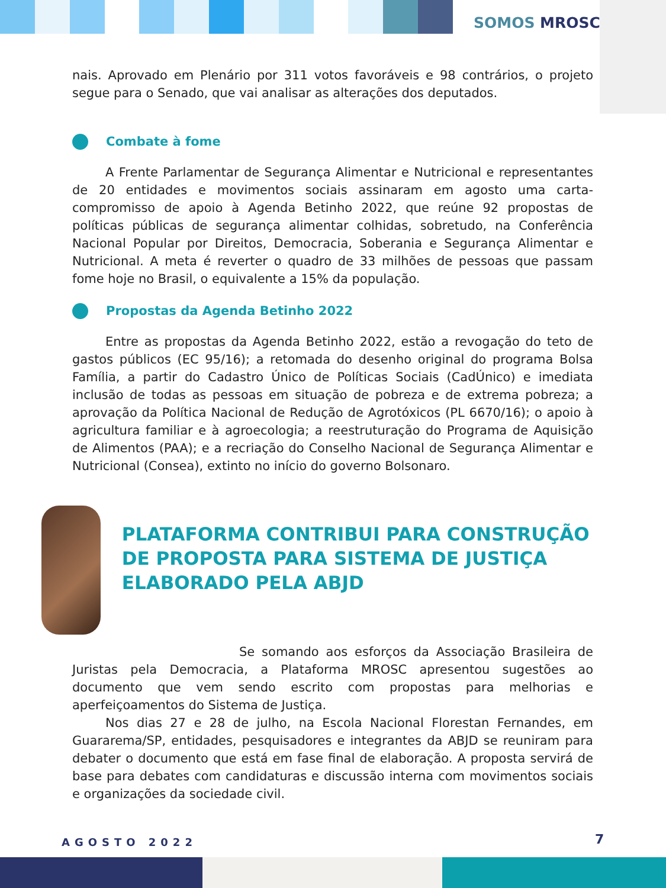SOMOS MROSC
nais. Aprovado em Plenário por 311 votos favoráveis e 98 contrários, o projeto segue para o Senado, que vai analisar as alterações dos deputados.
Combate à fome
A Frente Parlamentar de Segurança Alimentar e Nutricional e representantes de 20 entidades e movimentos sociais assinaram em agosto uma carta-compromisso de apoio à Agenda Betinho 2022, que reúne 92 propostas de políticas públicas de segurança alimentar colhidas, sobretudo, na Conferência Nacional Popular por Direitos, Democracia, Soberania e Segurança Alimentar e Nutricional. A meta é reverter o quadro de 33 milhões de pessoas que passam fome hoje no Brasil, o equivalente a 15% da população.
Propostas da Agenda Betinho 2022
Entre as propostas da Agenda Betinho 2022, estão a revogação do teto de gastos públicos (EC 95/16); a retomada do desenho original do programa Bolsa Família, a partir do Cadastro Único de Políticas Sociais (CadÚnico) e imediata inclusão de todas as pessoas em situação de pobreza e de extrema pobreza; a aprovação da Política Nacional de Redução de Agrotóxicos (PL 6670/16); o apoio à agricultura familiar e à agroecologia; a reestruturação do Programa de Aquisição de Alimentos (PAA); e a recriação do Conselho Nacional de Segurança Alimentar e Nutricional (Consea), extinto no início do governo Bolsonaro.
PLATAFORMA CONTRIBUI PARA CONSTRUÇÃO DE PROPOSTA PARA SISTEMA DE JUSTIÇA ELABORADO PELA ABJD
Se somando aos esforços da Associação Brasileira de Juristas pela Democracia, a Plataforma MROSC apresentou sugestões ao documento que vem sendo escrito com propostas para melhorias e aperfeiçoamentos do Sistema de Justiça.
Nos dias 27 e 28 de julho, na Escola Nacional Florestan Fernandes, em Guararema/SP, entidades, pesquisadores e integrantes da ABJD se reuniram para debater o documento que está em fase final de elaboração. A proposta servirá de base para debates com candidaturas e discussão interna com movimentos sociais e organizações da sociedade civil.
AGOSTO 2022 7